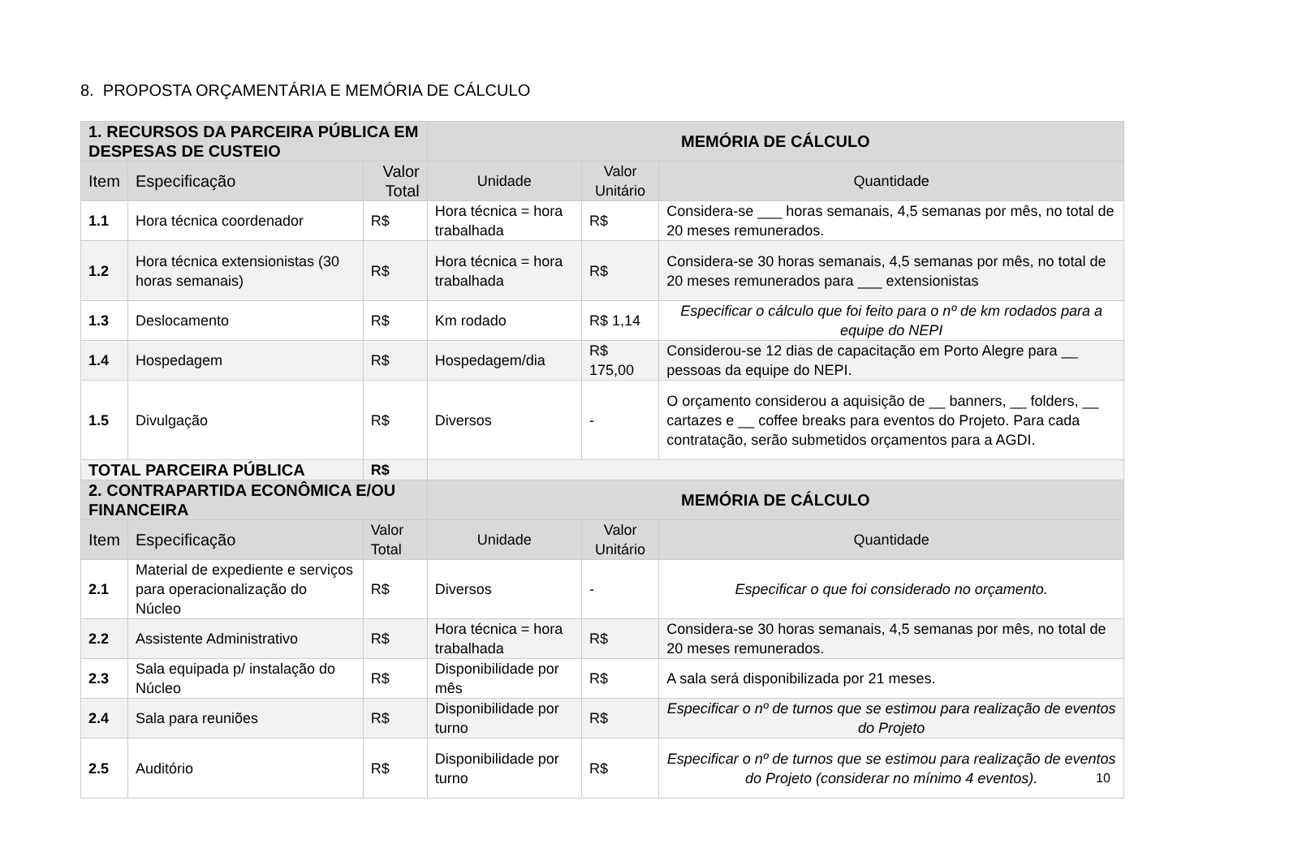8. PROPOSTA ORÇAMENTÁRIA E MEMÓRIA DE CÁLCULO
| 1. RECURSOS DA PARCEIRA PÚBLICA EM DESPESAS DE CUSTEIO | | | MEMÓRIA DE CÁLCULO | | |
| --- | --- | --- | --- | --- | --- |
| Item | Especificação | Valor Total | Unidade | Valor Unitário | Quantidade |
| 1.1 | Hora técnica coordenador | R$ | Hora técnica = hora trabalhada | R$ | Considera-se ___ horas semanais, 4,5 semanas por mês, no total de 20 meses remunerados. |
| 1.2 | Hora técnica extensionistas (30 horas semanais) | R$ | Hora técnica = hora trabalhada | R$ | Considera-se 30 horas semanais, 4,5 semanas por mês, no total de 20 meses remunerados para ___ extensionistas |
| 1.3 | Deslocamento | R$ | Km rodado | R$ 1,14 | Especificar o cálculo que foi feito para o nº de km rodados para a equipe do NEPI |
| 1.4 | Hospedagem | R$ | Hospedagem/dia | R$ 175,00 | Considerou-se 12 dias de capacitação em Porto Alegre para __ pessoas da equipe do NEPI. |
| 1.5 | Divulgação | R$ | Diversos | - | O orçamento considerou a aquisição de __ banners, __ folders, __ cartazes e __ coffee breaks para eventos do Projeto. Para cada contratação, serão submetidos orçamentos para a AGDI. |
| TOTAL PARCEIRA PÚBLICA | | R$ | | | |
| 2. CONTRAPARTIDA ECONÔMICA E/OU FINANCEIRA | | | MEMÓRIA DE CÁLCULO | | |
| Item | Especificação | Valor Total | Unidade | Valor Unitário | Quantidade |
| 2.1 | Material de expediente e serviços para operacionalização do Núcleo | R$ | Diversos | - | Especificar o que foi considerado no orçamento. |
| 2.2 | Assistente Administrativo | R$ | Hora técnica = hora trabalhada | R$ | Considera-se 30 horas semanais, 4,5 semanas por mês, no total de 20 meses remunerados. |
| 2.3 | Sala equipada p/ instalação do Núcleo | R$ | Disponibilidade por mês | R$ | A sala será disponibilizada por 21 meses. |
| 2.4 | Sala para reuniões | R$ | Disponibilidade por turno | R$ | Especificar o nº de turnos que se estimou para realização de eventos do Projeto |
| 2.5 | Auditório | R$ | Disponibilidade por turno | R$ | Especificar o nº de turnos que se estimou para realização de eventos do Projeto (considerar no mínimo 4 eventos). |
10